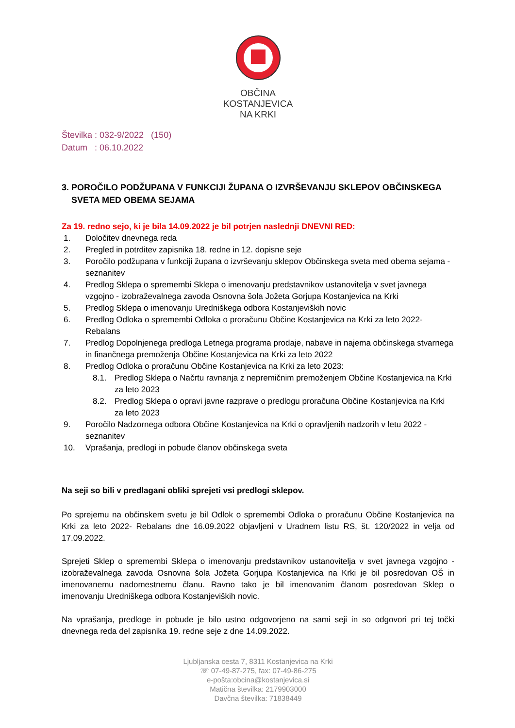OBČINA
KOSTANJEVICA
NA KRKI
Številka : 032-9/2022 (150)
Datum : 06.10.2022
3. POROČILO PODŽUPANA V FUNKCIJI ŽUPANA O IZVRŠEVANJU SKLEPOV OBČINSKEGA
SVETA MED OBEMA SEJAMA
Za 19. redno sejo, ki je bila 14.09.2022 je bil potrjen naslednji DNEVNI RED:
1. Določitev dnevnega reda
2. Pregled in potrditev zapisnika 18. redne in 12. dopisne seje
3. Poročilo podžupana v funkciji župana o izvrševanju sklepov Občinskega sveta med obema sejama - seznanitev
4. Predlog Sklepa o spremembi Sklepa o imenovanju predstavnikov ustanovitelja v svet javnega vzgojno - izobraževalnega zavoda Osnovna šola Jožeta Gorjupa Kostanjevica na Krki
5. Predlog Sklepa o imenovanju Uredniškega odbora Kostanjeviških novic
6. Predlog Odloka o spremembi Odloka o proračunu Občine Kostanjevica na Krki za leto 2022-Rebalans
7. Predlog Dopolnjenega predloga Letnega programa prodaje, nabave in najema občinskega stvarnega in finančnega premoženja Občine Kostanjevica na Krki za leto 2022
8. Predlog Odloka o proračunu Občine Kostanjevica na Krki za leto 2023:
8.1. Predlog Sklepa o Načrtu ravnanja z nepremičnim premoženjem Občine Kostanjevica na Krki za leto 2023
8.2. Predlog Sklepa o opravi javne razprave o predlogu proračuna Občine Kostanjevica na Krki za leto 2023
9. Poročilo Nadzornega odbora Občine Kostanjevica na Krki o opravljenih nadzorih v letu 2022 - seznanitev
10. Vprašanja, predlogi in pobude članov občinskega sveta
Na seji so bili v predlagani obliki sprejeti vsi predlogi sklepov.
Po sprejemu na občinskem svetu je bil Odlok o spremembi Odloka o proračunu Občine Kostanjevica na Krki za leto 2022- Rebalans dne 16.09.2022 objavljeni v Uradnem listu RS, št. 120/2022 in velja od 17.09.2022.
Sprejeti Sklep o spremembi Sklepa o imenovanju predstavnikov ustanovitelja v svet javnega vzgojno - izobraževalnega zavoda Osnovna šola Jožeta Gorjupa Kostanjevica na Krki je bil posredovan OŠ in imenovanemu nadomestnemu članu. Ravno tako je bil imenovanim članom posredovan Sklep o imenovanju Uredniškega odbora Kostanjeviških novic.
Na vprašanja, predloge in pobude je bilo ustno odgovorjeno na sami seji in so odgovori pri tej točki dnevnega reda del zapisnika 19. redne seje z dne 14.09.2022.
Ljubljanska cesta 7, 8311 Kostanjevica na Krki
☏ 07-49-87-275, fax: 07-49-86-275
e-pošta:obcina@kostanjevica.si
Matična številka: 2179903000
Davčna številka: 71838449